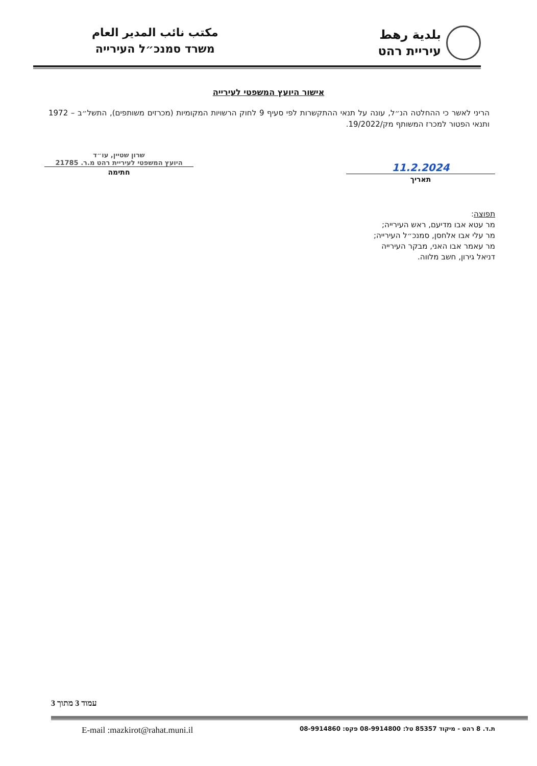بلدية رهط
עיריית רהט
مكتب نائب المدير العام
משרד סמנכ״ל העירייה
אישור היועץ המשפטי לעירייה
הריני לאשר כי ההחלטה הנ״ל, עונה על תנאי ההתקשרות לפי סעיף 9 לחוק הרשויות המקומיות (מכרזים משותפים), התשל״ב – 1972 ותנאי הפטור למכרז המשותף מק/19/2022.
11.2.2024
תאריך
שרון שטיין, עו״ד
היועץ המשפטי לעיריית רהט מ.ר. 21785
חתימה
תפוצה:
מר עטא אבו מדיעם, ראש העירייה;
מר עלי אבו אלחסן, סמנכ״ל העירייה;
מר עאמר אבו האני, מבקר העירייה
דניאל גירון, חשב מלווה.
עמוד 3 מתוך 3
ת.ד. 8 רהט - מיקוד 85357 טל: 08-9914800 פקס: 08-9914860 E-mail :mazkirot@rahat.muni.il